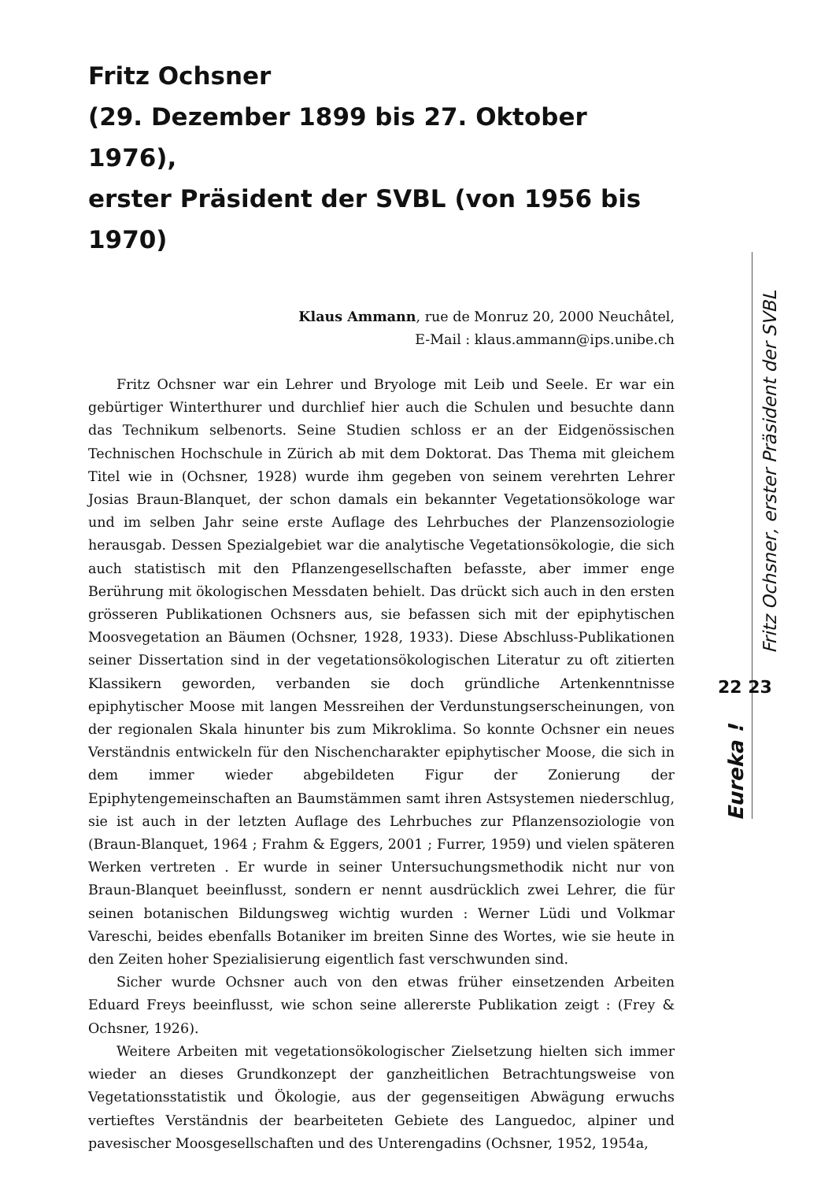Fritz Ochsner
(29. Dezember 1899 bis 27. Oktober 1976),
erster Präsident der SVBL (von 1956 bis 1970)
Klaus Ammann, rue de Monruz 20, 2000 Neuchâtel,
E-Mail : klaus.ammann@ips.unibe.ch
Fritz Ochsner war ein Lehrer und Bryologe mit Leib und Seele. Er war ein gebürtiger Winterthurer und durchlief hier auch die Schulen und besuchte dann das Technikum selbenorts. Seine Studien schloss er an der Eidgenössischen Technischen Hochschule in Zürich ab mit dem Doktorat. Das Thema mit gleichem Titel wie in (Ochsner, 1928) wurde ihm gegeben von seinem verehrten Lehrer Josias Braun-Blanquet, der schon damals ein bekannter Vegetationsökologe war und im selben Jahr seine erste Auflage des Lehrbuches der Planzensoziologie herausgab. Dessen Spezialgebiet war die analytische Vegetationsökologie, die sich auch statistisch mit den Pflanzengesellschaften befasste, aber immer enge Berührung mit ökologischen Messdaten behielt. Das drückt sich auch in den ersten grösseren Publikationen Ochsners aus, sie befassen sich mit der epiphytischen Moosvegetation an Bäumen (Ochsner, 1928, 1933). Diese Abschluss-Publikationen seiner Dissertation sind in der vegetationsökologischen Literatur zu oft zitierten Klassikern geworden, verbanden sie doch gründliche Artenkenntnisse epiphytischer Moose mit langen Messreihen der Verdunstungserscheinungen, von der regionalen Skala hinunter bis zum Mikroklima. So konnte Ochsner ein neues Verständnis entwickeln für den Nischencharakter epiphytischer Moose, die sich in dem immer wieder abgebildeten Figur der Zonierung der Epiphytengemeinschaften an Baumstämmen samt ihren Astsystemen niederschlug, sie ist auch in der letzten Auflage des Lehrbuches zur Pflanzensoziologie von (Braun-Blanquet, 1964 ; Frahm & Eggers, 2001 ; Furrer, 1959) und vielen späteren Werken vertreten . Er wurde in seiner Untersuchungsmethodik nicht nur von Braun-Blanquet beeinflusst, sondern er nennt ausdrücklich zwei Lehrer, die für seinen botanischen Bildungsweg wichtig wurden : Werner Lüdi und Volkmar Vareschi, beides ebenfalls Botaniker im breiten Sinne des Wortes, wie sie heute in den Zeiten hoher Spezialisierung eigentlich fast verschwunden sind.
Sicher wurde Ochsner auch von den etwas früher einsetzenden Arbeiten Eduard Freys beeinflusst, wie schon seine allererste Publikation zeigt : (Frey & Ochsner, 1926).
Weitere Arbeiten mit vegetationsökologischer Zielsetzung hielten sich immer wieder an dieses Grundkonzept der ganzheitlichen Betrachtungsweise von Vegetationsstatistik und Ökologie, aus der gegenseitigen Abwägung erwuchs vertieftes Verständnis der bearbeiteten Gebiete des Languedoc, alpiner und pavesischer Moosgesellschaften und des Unterengadins (Ochsner, 1952, 1954a,
Fritz Ochsner, erster Präsident der SVBL
22 23
Eureka !